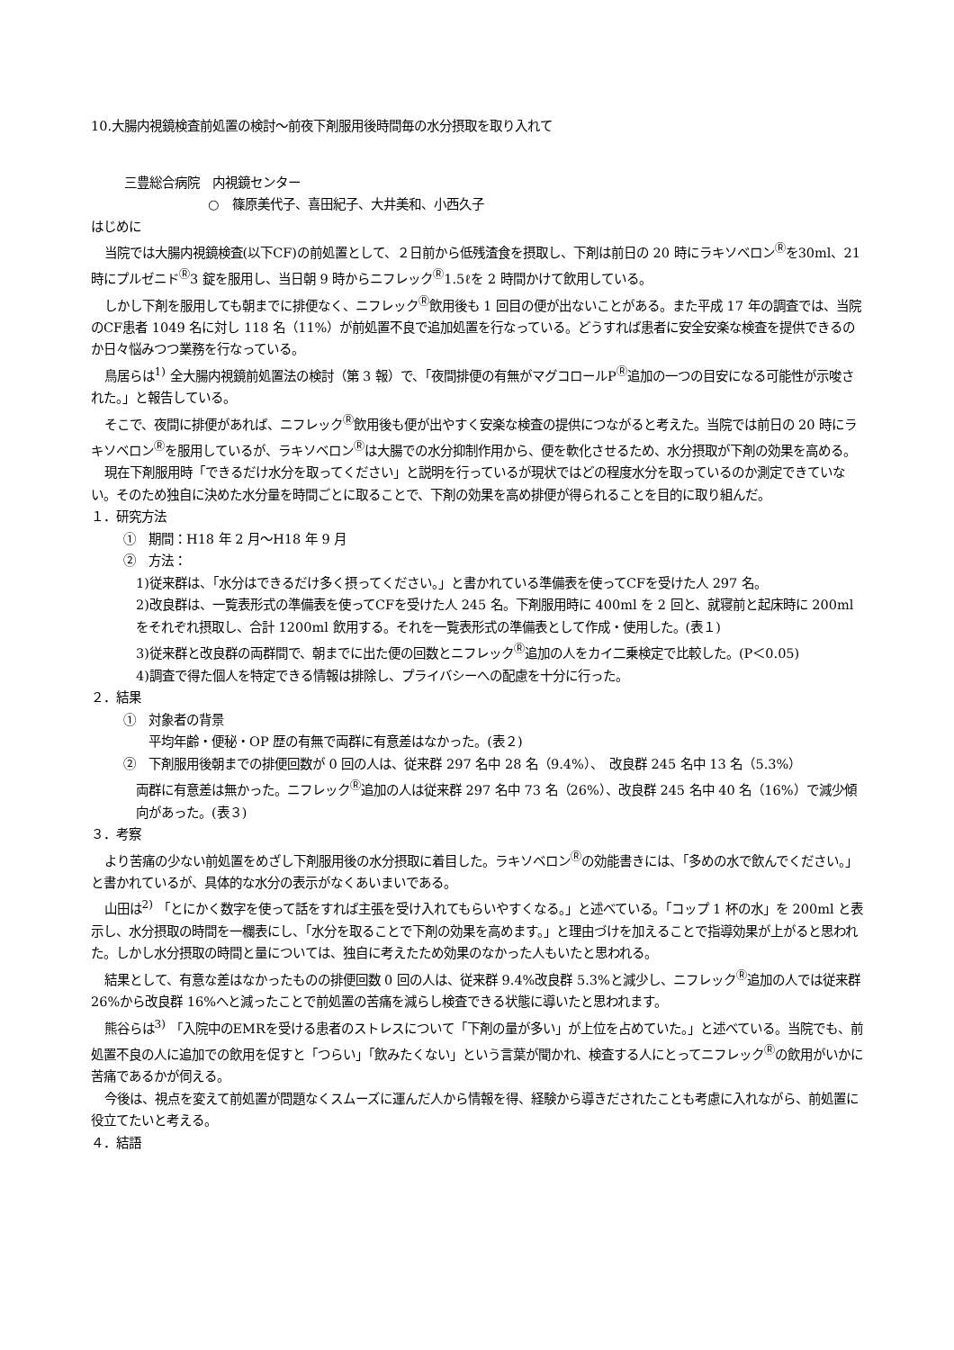10.大腸内視鏡検査前処置の検討～前夜下剤服用後時間毎の水分摂取を取り入れて
三豊総合病院　内視鏡センター
○　篠原美代子、喜田紀子、大井美和、小西久子
はじめに
当院では大腸内視鏡検査(以下CF)の前処置として、２日前から低残渣食を摂取し、下剤は前日の 20 時にラキソベロン<sup>Ⓡ</sup>を30ml、21 時にプルゼニド<sup>Ⓡ</sup>3 錠を服用し、当日朝 9 時からニフレック<sup>Ⓡ</sup>1.5ℓを 2 時間かけて飲用している。
しかし下剤を服用しても朝までに排便なく、ニフレック<sup>Ⓡ</sup>飲用後も 1 回目の便が出ないことがある。また平成 17 年の調査では、当院のCF患者 1049 名に対し 118 名（11%）が前処置不良で追加処置を行なっている。どうすれば患者に安全安楽な検査を提供できるのか日々悩みつつ業務を行なっている。
鳥居らは<sup>1)</sup> 全大腸内視鏡前処置法の検討（第 3 報）で、「夜間排便の有無がマグコロールP<sup>Ⓡ</sup>追加の一つの目安になる可能性が示唆された。」と報告している。
そこで、夜間に排便があれば、ニフレック<sup>Ⓡ</sup>飲用後も便が出やすく安楽な検査の提供につながると考えた。当院では前日の 20 時にラキソベロン<sup>Ⓡ</sup>を服用しているが、ラキソベロン<sup>Ⓡ</sup>は大腸での水分抑制作用から、便を軟化させるため、水分摂取が下剤の効果を高める。
現在下剤服用時「できるだけ水分を取ってください」と説明を行っているが現状ではどの程度水分を取っているのか測定できていない。そのため独自に決めた水分量を時間ごとに取ることで、下剤の効果を高め排便が得られることを目的に取り組んだ。
１．研究方法
①　期間：H18 年 2 月～H18 年 9 月
②　方法：
1)従来群は、「水分はできるだけ多く摂ってください。」と書かれている準備表を使ってCFを受けた人 297 名。
2)改良群は、一覧表形式の準備表を使ってCFを受けた人 245 名。下剤服用時に 400ml を 2 回と、就寝前と起床時に 200ml をそれぞれ摂取し、合計 1200ml 飲用する。それを一覧表形式の準備表として作成・使用した。(表１)
3)従来群と改良群の両群間で、朝までに出た便の回数とニフレック<sup>Ⓡ</sup>追加の人をカイ二乗検定で比較した。(P＜0.05)
4)調査で得た個人を特定できる情報は排除し、プライバシーへの配慮を十分に行った。
２．結果
①　対象者の背景
平均年齢・便秘・OP 歴の有無で両群に有意差はなかった。(表２)
②　下剤服用後朝までの排便回数が 0 回の人は、従来群 297 名中 28 名（9.4%）、　改良群 245 名中 13 名（5.3%）
両群に有意差は無かった。ニフレック<sup>Ⓡ</sup>追加の人は従来群 297 名中 73 名（26%）、改良群 245 名中 40 名（16%）で減少傾向があった。(表３)
３．考察
より苦痛の少ない前処置をめざし下剤服用後の水分摂取に着目した。ラキソベロン<sup>Ⓡ</sup>の効能書きには、「多めの水で飲んでください。」と書かれているが、具体的な水分の表示がなくあいまいである。
山田は<sup>2)</sup> 「とにかく数字を使って話をすれば主張を受け入れてもらいやすくなる。」と述べている。「コップ 1 杯の水」を 200ml と表示し、水分摂取の時間を一欄表にし、「水分を取ることで下剤の効果を高めます。」と理由づけを加えることで指導効果が上がると思われた。しかし水分摂取の時間と量については、独自に考えたため効果のなかった人もいたと思われる。
結果として、有意な差はなかったものの排便回数 0 回の人は、従来群 9.4%改良群 5.3%と減少し、ニフレック<sup>Ⓡ</sup>追加の人では従来群 26%から改良群 16%へと減ったことで前処置の苦痛を減らし検査できる状態に導いたと思われます。
熊谷らは<sup>3)</sup> 「入院中のEMRを受ける患者のストレスについて「下剤の量が多い」が上位を占めていた。」と述べている。当院でも、前処置不良の人に追加での飲用を促すと「つらい」「飲みたくない」という言葉が聞かれ、検査する人にとってニフレック<sup>Ⓡ</sup>の飲用がいかに苦痛であるかが伺える。
今後は、視点を変えて前処置が問題なくスムーズに運んだ人から情報を得、経験から導きだされたことも考慮に入れながら、前処置に役立てたいと考える。
４．結語